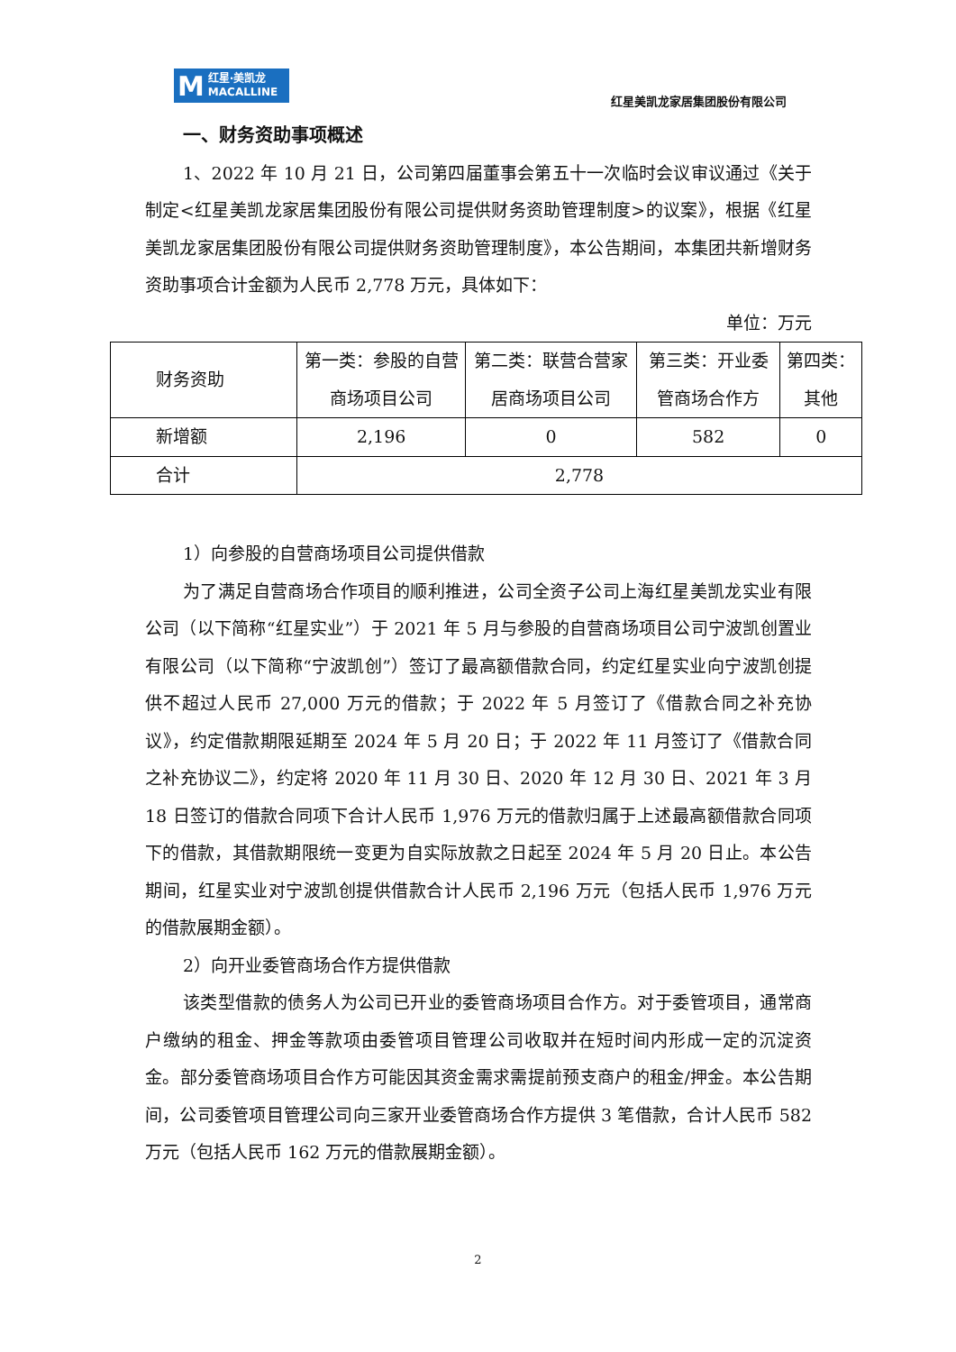M
红星·美凯龙
MACALLINE
红星美凯龙家居集团股份有限公司
一、财务资助事项概述
1、2022 年 10 月 21 日，公司第四届董事会第五十一次临时会议审议通过《关于制定<红星美凯龙家居集团股份有限公司提供财务资助管理制度>的议案》，根据《红星美凯龙家居集团股份有限公司提供财务资助管理制度》，本公告期间，本集团共新增财务资助事项合计金额为人民币 2,778 万元，具体如下：
单位：万元
| 财务资助 | 第一类：参股的自营商场项目公司 | 第二类：联营合营家居商场项目公司 | 第三类：开业委管商场合作方 | 第四类：其他 |
| 新增额 | 2,196 | 0 | 582 | 0 |
| 合计 | 2,778 | | | |
1）向参股的自营商场项目公司提供借款
为了满足自营商场合作项目的顺利推进，公司全资子公司上海红星美凯龙实业有限公司（以下简称“红星实业”）于 2021 年 5 月与参股的自营商场项目公司宁波凯创置业有限公司（以下简称“宁波凯创”）签订了最高额借款合同，约定红星实业向宁波凯创提供不超过人民币 27,000 万元的借款；于 2022 年 5 月签订了《借款合同之补充协议》，约定借款期限延期至 2024 年 5 月 20 日；于 2022 年 11 月签订了《借款合同之补充协议二》，约定将 2020 年 11 月 30 日、2020 年 12 月 30 日、2021 年 3 月 18 日签订的借款合同项下合计人民币 1,976 万元的借款归属于上述最高额借款合同项下的借款，其借款期限统一变更为自实际放款之日起至 2024 年 5 月 20 日止。本公告期间，红星实业对宁波凯创提供借款合计人民币 2,196 万元（包括人民币 1,976 万元的借款展期金额）。
2）向开业委管商场合作方提供借款
该类型借款的债务人为公司已开业的委管商场项目合作方。对于委管项目，通常商户缴纳的租金、押金等款项由委管项目管理公司收取并在短时间内形成一定的沉淀资金。部分委管商场项目合作方可能因其资金需求需提前预支商户的租金/押金。本公告期间，公司委管项目管理公司向三家开业委管商场合作方提供 3 笔借款，合计人民币 582 万元（包括人民币 162 万元的借款展期金额）。
2